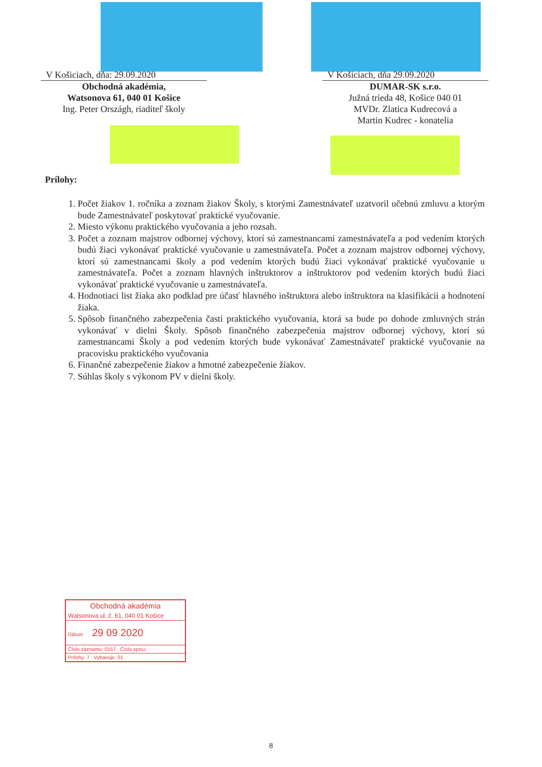V Košiciach, dňa: 29.09.2020
Obchodná akadémia,
Watsonova 61, 040 01 Košice
Ing. Peter Országh, riaditeľ školy
V Košiciach, dňa 29.09.2020
DUMAR-SK s.r.o.
Južná trieda 48, Košice 040 01
MVDr. Zlatica Kudrecová a
Martin Kudrec - konatelia
Prílohy:
1. Počet žiakov 1. ročníka a zoznam žiakov Školy, s ktorými Zamestnávateľ uzatvoril učebnú zmluvu a ktorým bude Zamestnávateľ poskytovať praktické vyučovanie.
2. Miesto výkonu praktického vyučovania a jeho rozsah.
3. Počet a zoznam majstrov odbornej výchovy, ktorí sú zamestnancami zamestnávateľa a pod vedením ktorých budú žiaci vykonávať praktické vyučovanie u zamestnávateľa. Počet a zoznam majstrov odbornej výchovy, ktorí sú zamestnancami školy a pod vedením ktorých budú žiaci vykonávať praktické vyučovanie u zamestnávateľa. Počet a zoznam hlavných inštruktorov a inštruktorov pod vedením ktorých budú žiaci vykonávať praktické vyučovanie u zamestnávateľa.
4. Hodnotiaci list žiaka ako podklad pre účasť hlavného inštruktora alebo inštruktora na klasifikácii a hodnotení žiaka.
5. Spôsob finančného zabezpečenia časti praktického vyučovania, ktorá sa bude po dohode zmluvných strán vykonávať v dielni Školy. Spôsob finančného zabezpečenia majstrov odbornej výchovy, ktorí sú zamestnancami Školy a pod vedením ktorých bude vykonávať Zamestnávateľ praktické vyučovanie na pracovisku praktického vyučovania
6. Finančné zabezpečenie žiakov a hmotné zabezpečenie žiakov.
7. Súhlas školy s výkonom PV v dielni školy.
Obchodná akadémia
Watsonova ul. č. 61, 040 01 Košice
Dátum 29 09 2020
Číslo záznamu: 0157 Číslo spisu:
Prílohy: 7 Vybavuje: 01
8